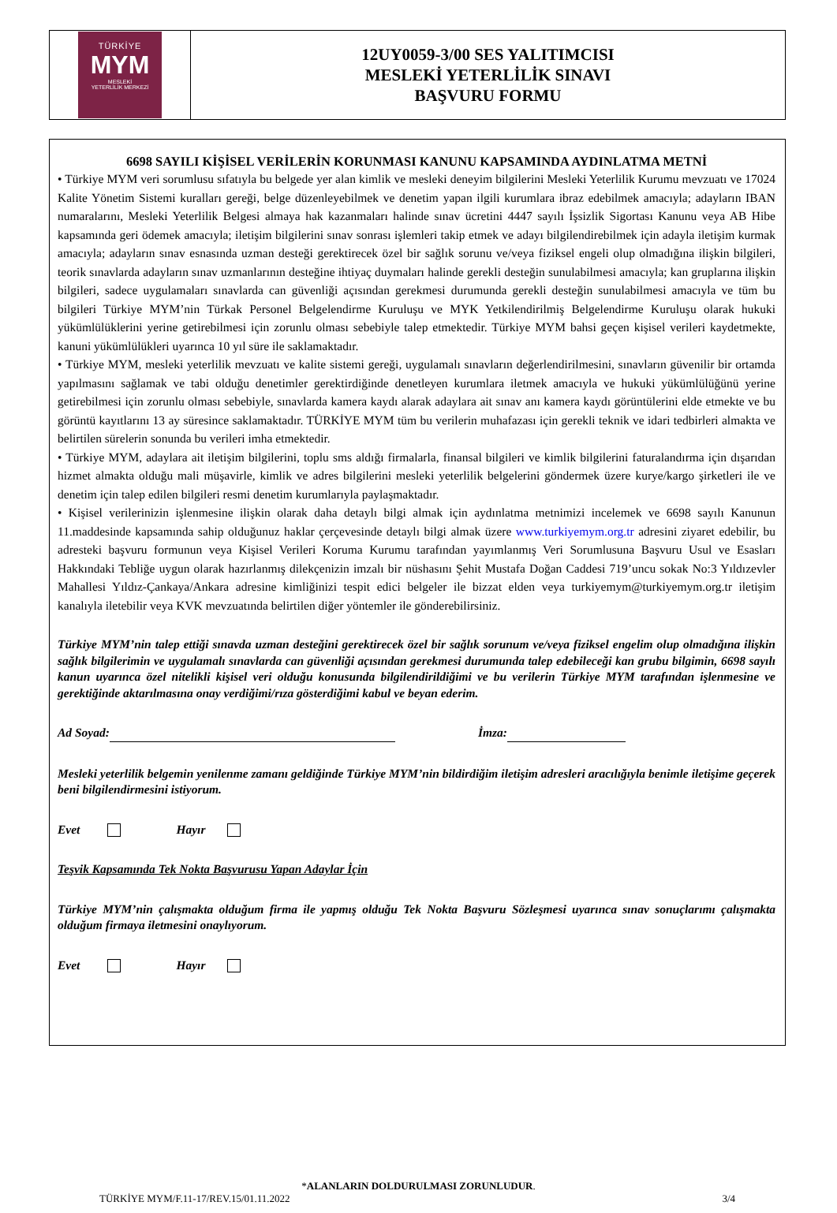| TÜRKİYE MYM MESLEKİ YETERLİLİK MERKEZİ | 12UY0059-3/00 SES YALITIMCISI MESLEKİ YETERLİLİK SINAVI BAŞVURU FORMU |
6698 SAYILI KİŞİSEL VERİLERİN KORUNMASI KANUNU KAPSAMINDA AYDINLATMA METNİ
• Türkiye MYM veri sorumlusu sıfatıyla bu belgede yer alan kimlik ve mesleki deneyim bilgilerini Mesleki Yeterlilik Kurumu mevzuatı ve 17024 Kalite Yönetim Sistemi kuralları gereği, belge düzenleyebilmek ve denetim yapan ilgili kurumlara ibraz edebilmek amacıyla; adayların IBAN numaralarını, Mesleki Yeterlilik Belgesi almaya hak kazanmaları halinde sınav ücretini 4447 sayılı İşsizlik Sigortası Kanunu veya AB Hibe kapsamında geri ödemek amacıyla; iletişim bilgilerini sınav sonrası işlemleri takip etmek ve adayı bilgilendirebilmek için adayla iletişim kurmak amacıyla; adayların sınav esnasında uzman desteği gerektirecek özel bir sağlık sorunu ve/veya fiziksel engeli olup olmadığına ilişkin bilgileri, teorik sınavlarda adayların sınav uzmanlarının desteğine ihtiyaç duymaları halinde gerekli desteğin sunulabilmesi amacıyla; kan gruplarına ilişkin bilgileri, sadece uygulamaları sınavlarda can güvenliği açısından gerekmesi durumunda gerekli desteğin sunulabilmesi amacıyla ve tüm bu bilgileri Türkiye MYM’nin Türkak Personel Belgelendirme Kuruluşu ve MYK Yetkilendirilmiş Belgelendirme Kuruluşu olarak hukuki yükümlülüklerini yerine getirebilmesi için zorunlu olması sebebiyle talep etmektedir. Türkiye MYM bahsi geçen kişisel verileri kaydetmekte, kanuni yükümlülükleri uyarınca 10 yıl süre ile saklamaktadır.
• Türkiye MYM, mesleki yeterlilik mevzuatı ve kalite sistemi gereği, uygulamalı sınavların değerlendirilmesini, sınavların güvenilir bir ortamda yapılmasını sağlamak ve tabi olduğu denetimler gerektirdiğinde denetleyen kurumlara iletmek amacıyla ve hukuki yükümlülüğünü yerine getirebilmesi için zorunlu olması sebebiyle, sınavlarda kamera kaydı alarak adaylara ait sınav anı kamera kaydı görüntülerini elde etmekte ve bu görüntü kayıtlarını 13 ay süresince saklamaktadır. TÜRKİYE MYM tüm bu verilerin muhafazası için gerekli teknik ve idari tedbirleri almakta ve belirtilen sürelerin sonunda bu verileri imha etmektedir.
• Türkiye MYM, adaylara ait iletişim bilgilerini, toplu sms aldığı firmalarla, finansal bilgileri ve kimlik bilgilerini faturalandırma için dışarıdan hizmet almakta olduğu mali müşavirle, kimlik ve adres bilgilerini mesleki yeterlilik belgelerini göndermek üzere kurye/kargo şirketleri ile ve denetim için talep edilen bilgileri resmi denetim kurumlarıyla paylaşmaktadır.
• Kişisel verilerinizin işlenmesine ilişkin olarak daha detaylı bilgi almak için aydınlatma metnimizi incelemek ve 6698 sayılı Kanunun 11.maddesinde kapsamında sahip olduğunuz haklar çerçevesinde detaylı bilgi almak üzere www.turkiyemym.org.tr adresini ziyaret edebilir, bu adresteki başvuru formunun veya Kişisel Verileri Koruma Kurumu tarafından yayımlanmış Veri Sorumlusuna Başvuru Usul ve Esasları Hakkındaki Tebliğe uygun olarak hazırlanmış dilekçenizin imzalı bir nüshasını Şehit Mustafa Doğan Caddesi 719’uncu sokak No:3 Yıldızevler Mahallesi Yıldız-Çankaya/Ankara adresine kimliğinizi tespit edici belgeler ile bizzat elden veya turkiyemym@turkiyemym.org.tr iletişim kanalıyla iletebilir veya KVK mevzuatında belirtilen diğer yöntemler ile gönderebilirsiniz.
Türkiye MYM’nin talep ettiği sınavda uzman desteğini gerektirecek özel bir sağlık sorunum ve/veya fiziksel engelim olup olmadığına ilişkin sağlık bilgilerimin ve uygulamalı sınavlarda can güvenliği açısından gerekmesi durumunda talep edebileceği kan grubu bilgimin, 6698 sayılı kanun uyarınca özel nitelikli kişisel veri olduğu konusunda bilgilendirildiğimi ve bu verilerin Türkiye MYM tarafından işlenmesine ve gerektiğinde aktarılmasına onay verdiğimi/rıza gösterdiğimi kabul ve beyan ederim.
Ad Soyad: İmza:
Mesleki yeterlilik belgemin yenilenme zamanı geldiğinde Türkiye MYM’nin bildirdiğim iletişim adresleri aracılığıyla benimle iletişime geçerek beni bilgilendirmesini istiyorum.
Evet Hayır
Teşvik Kapsamında Tek Nokta Başvurusu Yapan Adaylar İçin
Türkiye MYM’nin çalışmakta olduğum firma ile yapmış olduğu Tek Nokta Başvuru Sözleşmesi uyarınca sınav sonuçlarımı çalışmakta olduğum firmaya iletmesini onaylıyorum.
Evet Hayır
*ALANLARIN DOLDURULMASI ZORUNLUDUR.
TÜRKİYE MYM/F.11-17/REV.15/01.11.2022 3/4